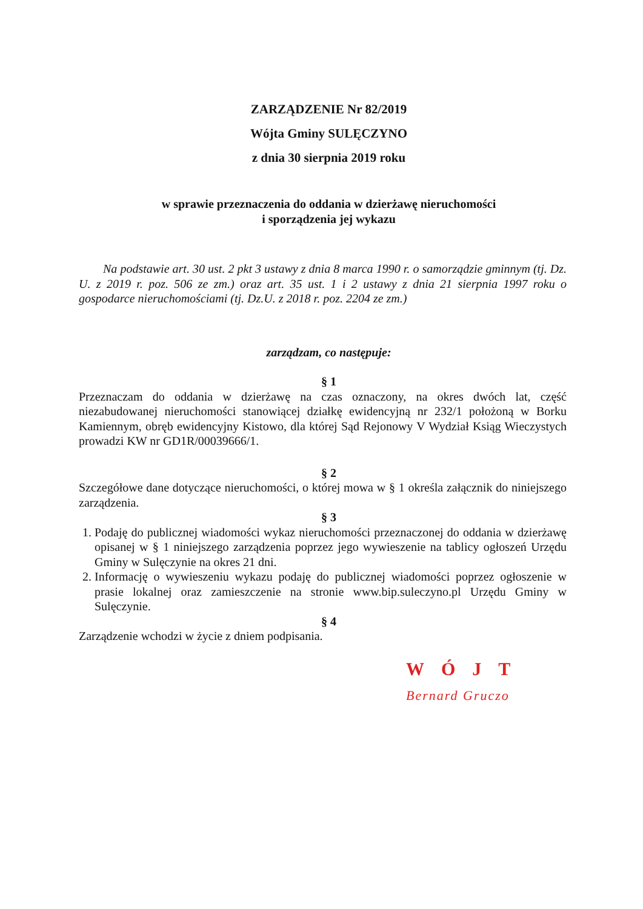ZARZĄDZENIE Nr 82/2019
Wójta Gminy SULĘCZYNO
z dnia 30 sierpnia 2019 roku
w sprawie przeznaczenia do oddania w dzierżawę nieruchomości
i sporządzenia jej wykazu
Na podstawie art. 30 ust. 2 pkt 3 ustawy z dnia 8 marca 1990 r. o samorządzie gminnym (tj. Dz. U. z 2019 r. poz. 506 ze zm.) oraz art. 35 ust. 1 i 2 ustawy z dnia 21 sierpnia 1997 roku o gospodarce nieruchomościami (tj. Dz.U. z 2018 r. poz. 2204 ze zm.)
zarządzam, co następuje:
§ 1
Przeznaczam do oddania w dzierżawę na czas oznaczony, na okres dwóch lat, część niezabudowanej nieruchomości stanowiącej działkę ewidencyjną nr 232/1 położoną w Borku Kamiennym, obręb ewidencyjny Kistowo, dla której Sąd Rejonowy V Wydział Ksiąg Wieczystych prowadzi KW nr GD1R/00039666/1.
§ 2
Szczegółowe dane dotyczące nieruchomości, o której mowa w § 1 określa załącznik do niniejszego zarządzenia.
§ 3
1. Podaję do publicznej wiadomości wykaz nieruchomości przeznaczonej do oddania w dzierżawę opisanej w § 1 niniejszego zarządzenia poprzez jego wywieszenie na tablicy ogłoszeń Urzędu Gminy w Sulęczynie na okres 21 dni.
2. Informację o wywieszeniu wykazu podaję do publicznej wiadomości poprzez ogłoszenie w prasie lokalnej oraz zamieszczenie na stronie www.bip.suleczyno.pl Urzędu Gminy w Sulęczynie.
§ 4
Zarządzenie wchodzi w życie z dniem podpisania.
WÓJT
Bernard Gruczo